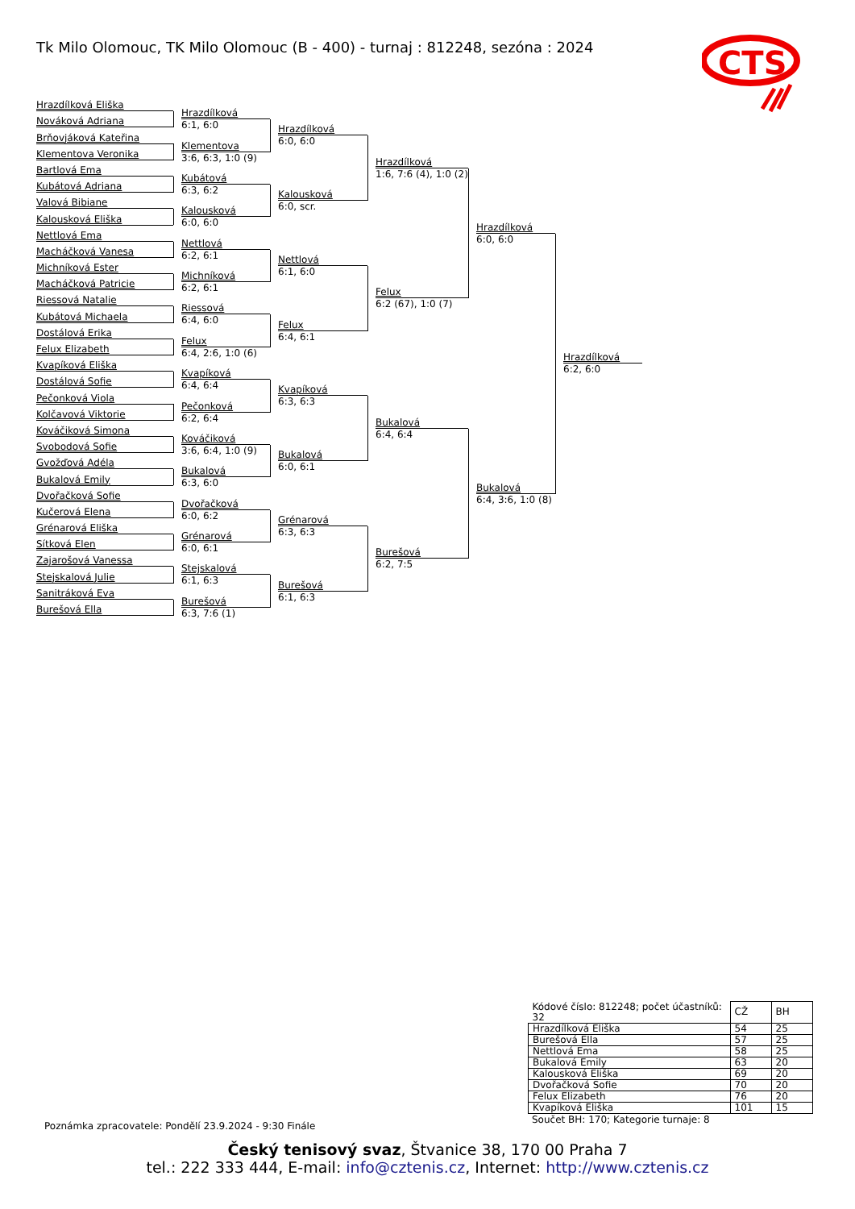Tk Milo Olomouc, TK Milo Olomouc (B - 400) - turnaj : 812248, sezóna : 2024
CTS
Hrazdílková Eliška
Nováková Adriana
Brňovjáková Kateřina
Klementova Veronika
Bartlová Ema
Kubátová Adriana
Valová Bibiane
Kalousková Eliška
Nettlová Ema
Macháčková Vanesa
Michníková Ester
Macháčková Patricie
Riessová Natalie
Kubátová Michaela
Dostálová Erika
Felux Elizabeth
Kvapíková Eliška
Dostálová Sofie
Pečonková Viola
Kolčavová Viktorie
Kováčiková Simona
Svobodová Sofie
Gvožďová Adéla
Bukalová Emily
Dvořačková Sofie
Kučerová Elena
Grénarová Eliška
Sítková Elen
Zajarošová Vanessa
Stejskalová Julie
Sanitráková Eva
Burešová Ella
Hrazdílková
6:1, 6:0
Klementova
3:6, 6:3, 1:0 (9)
Kubátová
6:3, 6:2
Kalousková
6:0, 6:0
Nettlová
6:2, 6:1
Michníková
6:2, 6:1
Riessová
6:4, 6:0
Felux
6:4, 2:6, 1:0 (6)
Kvapíková
6:4, 6:4
Pečonková
6:2, 6:4
Kováčiková
3:6, 6:4, 1:0 (9)
Bukalová
6:3, 6:0
Dvořačková
6:0, 6:2
Grénarová
6:0, 6:1
Stejskalová
6:1, 6:3
Burešová
6:3, 7:6 (1)
Hrazdílková
6:0, 6:0
Kalousková
6:0, scr.
Nettlová
6:1, 6:0
Felux
6:4, 6:1
Kvapíková
6:3, 6:3
Bukalová
6:0, 6:1
Grénarová
6:3, 6:3
Burešová
6:1, 6:3
Hrazdílková
1:6, 7:6 (4), 1:0 (2)
Felux
6:2 (67), 1:0 (7)
Bukalová
6:4, 6:4
Burešová
6:2, 7:5
Hrazdílková
6:0, 6:0
Bukalová
6:4, 3:6, 1:0 (8)
Hrazdílková
6:2, 6:0
| Kódové číslo: 812248; počet účastníků: 32 | CŽ | BH |
| Hrazdílková Eliška | 54 | 25 |
| Burešová Ella | 57 | 25 |
| Nettlová Ema | 58 | 25 |
| Bukalová Emily | 63 | 20 |
| Kalousková Eliška | 69 | 20 |
| Dvořačková Sofie | 70 | 20 |
| Felux Elizabeth | 76 | 20 |
| Kvapíková Eliška | 101 | 15 |
Součet BH: 170; Kategorie turnaje: 8
Poznámka zpracovatele: Pondělí 23.9.2024 - 9:30 Finále
Český tenisový svaz, Štvanice 38, 170 00 Praha 7
tel.: 222 333 444, E-mail: info@cztenis.cz, Internet: http://www.cztenis.cz